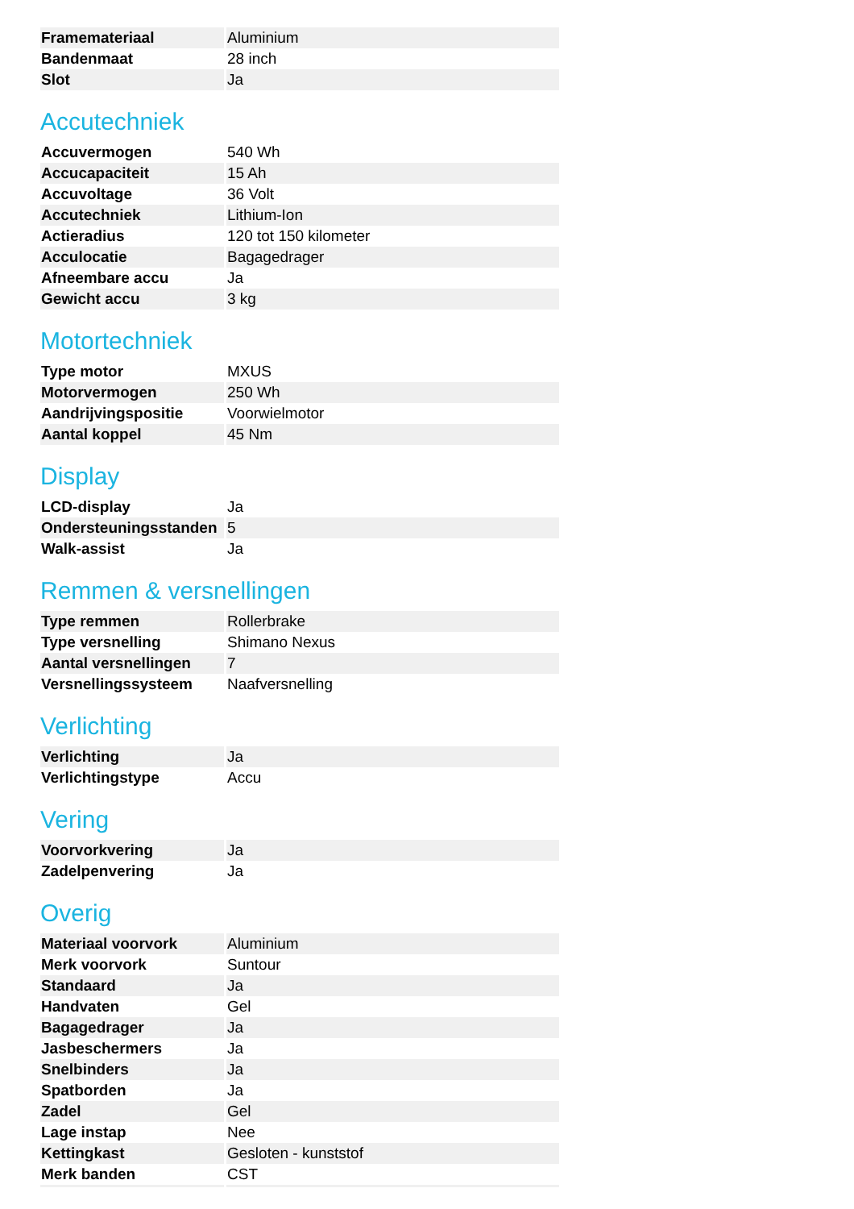| Framemateriaal | Aluminium |
| Bandenmaat | 28 inch |
| Slot | Ja |
Accutechniek
| Accuvermogen | 540 Wh |
| Accucapaciteit | 15 Ah |
| Accuvoltage | 36 Volt |
| Accutechniek | Lithium-Ion |
| Actieradius | 120 tot 150 kilometer |
| Acculocatie | Bagagedrager |
| Afneembare accu | Ja |
| Gewicht accu | 3 kg |
Motortechniek
| Type motor | MXUS |
| Motorvermogen | 250 Wh |
| Aandrijvingspositie | Voorwielmotor |
| Aantal koppel | 45 Nm |
Display
| LCD-display | Ja |
| Ondersteuningsstanden | 5 |
| Walk-assist | Ja |
Remmen & versnellingen
| Type remmen | Rollerbrake |
| Type versnelling | Shimano Nexus |
| Aantal versnellingen | 7 |
| Versnellingssysteem | Naafversnelling |
Verlichting
| Verlichting | Ja |
| Verlichtingstype | Accu |
Vering
| Voorvorkvering | Ja |
| Zadelpenvering | Ja |
Overig
| Materiaal voorvork | Aluminium |
| Merk voorvork | Suntour |
| Standaard | Ja |
| Handvaten | Gel |
| Bagagedrager | Ja |
| Jasbeschermers | Ja |
| Snelbinders | Ja |
| Spatborden | Ja |
| Zadel | Gel |
| Lage instap | Nee |
| Kettingkast | Gesloten - kunststof |
| Merk banden | CST |